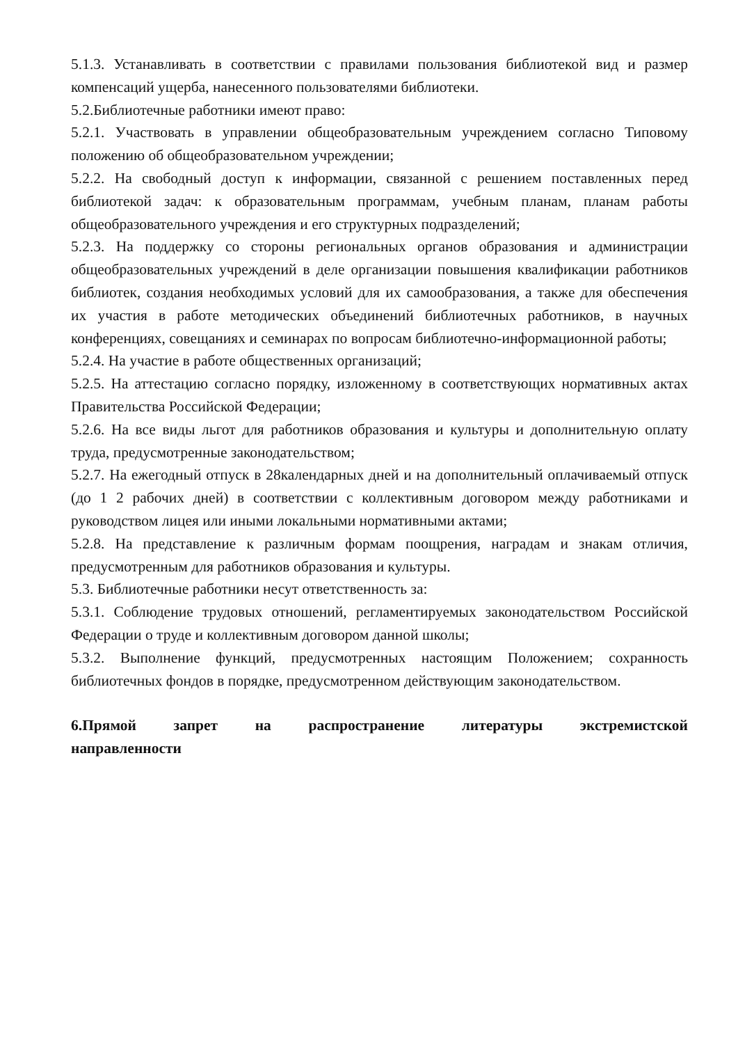5.1.3. Устанавливать в соответствии с правилами пользования библиотекой вид и размер компенсаций ущерба, нанесенного пользователями библиотеки.
5.2.Библиотечные работники имеют право:
5.2.1. Участвовать в управлении общеобразовательным учреждением согласно Типовому положению об общеобразовательном учреждении;
5.2.2. На свободный доступ к информации, связанной с решением поставленных перед библиотекой задач: к образовательным программам, учебным планам, планам работы общеобразовательного учреждения и его структурных подразделений;
5.2.3. На поддержку со стороны региональных органов образования и администрации общеобразовательных учреждений в деле организации повышения квалификации работников библиотек, создания необходимых условий для их самообразования, а также для обеспечения их участия в работе методических объединений библиотечных работников, в научных конференциях, совещаниях и семинарах по вопросам библиотечно-информационной работы;
5.2.4. На участие в работе общественных организаций;
5.2.5. На аттестацию согласно порядку, изложенному в соответствующих нормативных актах Правительства Российской Федерации;
5.2.6. На все виды льгот для работников образования и культуры и дополнительную оплату труда, предусмотренные законодательством;
5.2.7. На ежегодный отпуск в 28календарных дней и на дополнительный оплачиваемый отпуск (до 1 2 рабочих дней) в соответствии с коллективным договором между работниками и руководством лицея или иными локальными нормативными актами;
5.2.8. На представление к различным формам поощрения, наградам и знакам отличия, предусмотренным для работников образования и культуры.
5.3. Библиотечные работники несут ответственность за:
5.3.1. Соблюдение трудовых отношений, регламентируемых законодательством Российской Федерации о труде и коллективным договором данной школы;
5.3.2. Выполнение функций, предусмотренных настоящим Положением; сохранность библиотечных фондов в порядке, предусмотренном действующим законодательством.
6.Прямой запрет на распространение литературы экстремистской направленности